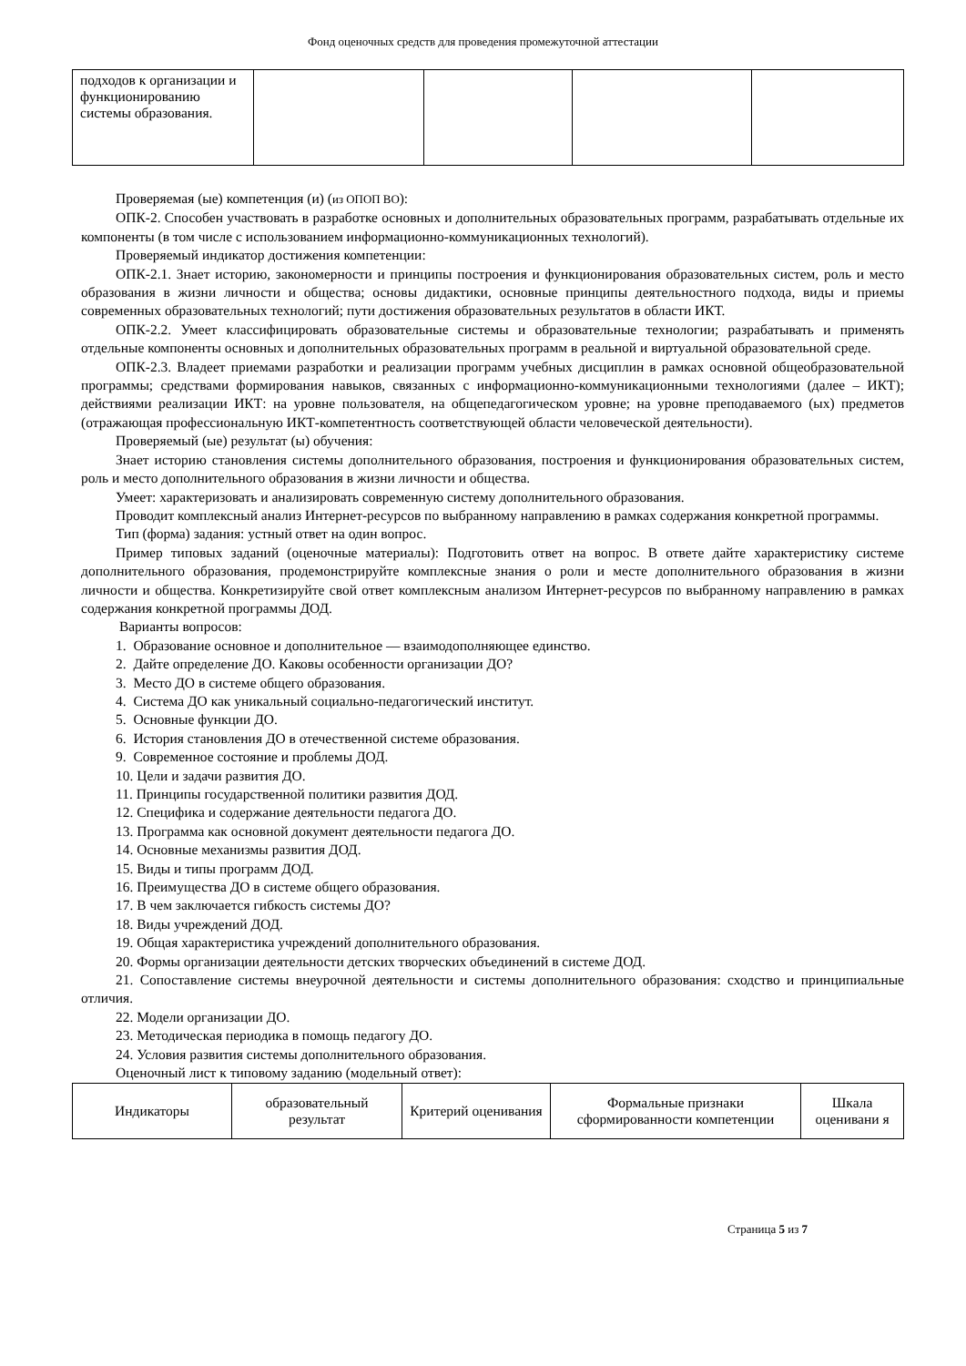Фонд оценочных средств для проведения промежуточной аттестации
| подходов к организации и функционированию системы образования. | | | | |
Проверяемая (ые) компетенция (и) (из ОПОП ВО):
ОПК-2. Способен участвовать в разработке основных и дополнительных образовательных программ, разрабатывать отдельные их компоненты (в том числе с использованием информационно-коммуникационных технологий).
Проверяемый индикатор достижения компетенции:
ОПК-2.1. Знает историю, закономерности и принципы построения и функционирования образовательных систем, роль и место образования в жизни личности и общества; основы дидактики, основные принципы деятельностного подхода, виды и приемы современных образовательных технологий; пути достижения образовательных результатов в области ИКТ.
ОПК-2.2. Умеет классифицировать образовательные системы и образовательные технологии; разрабатывать и применять отдельные компоненты основных и дополнительных образовательных программ в реальной и виртуальной образовательной среде.
ОПК-2.3. Владеет приемами разработки и реализации программ учебных дисциплин в рамках основной общеобразовательной программы; средствами формирования навыков, связанных с информационно-коммуникационными технологиями (далее – ИКТ); действиями реализации ИКТ: на уровне пользователя, на общепедагогическом уровне; на уровне преподаваемого (ых) предметов (отражающая профессиональную ИКТ-компетентность соответствующей области человеческой деятельности).
Проверяемый (ые) результат (ы) обучения:
Знает историю становления системы дополнительного образования, построения и функционирования образовательных систем, роль и место дополнительного образования в жизни личности и общества.
Умеет: характеризовать и анализировать современную систему дополнительного образования.
Проводит комплексный анализ Интернет-ресурсов по выбранному направлению в рамках содержания конкретной программы.
Тип (форма) задания: устный ответ на один вопрос.
Пример типовых заданий (оценочные материалы): Подготовить ответ на вопрос. В ответе дайте характеристику системе дополнительного образования, продемонстрируйте комплексные знания о роли и месте дополнительного образования в жизни личности и общества. Конкретизируйте свой ответ комплексным анализом Интернет-ресурсов по выбранному направлению в рамках содержания конкретной программы ДОД.
Варианты вопросов:
1. Образование основное и дополнительное — взаимодополняющее единство.
2. Дайте определение ДО. Каковы особенности организации ДО?
3. Место ДО в системе общего образования.
4. Система ДО как уникальный социально-педагогический институт.
5. Основные функции ДО.
6. История становления ДО в отечественной системе образования.
9. Современное состояние и проблемы ДОД.
10. Цели и задачи развития ДО.
11. Принципы государственной политики развития ДОД.
12. Специфика и содержание деятельности педагога ДО.
13. Программа как основной документ деятельности педагога ДО.
14. Основные механизмы развития ДОД.
15. Виды и типы программ ДОД.
16. Преимущества ДО в системе общего образования.
17. В чем заключается гибкость системы ДО?
18. Виды учреждений ДОД.
19. Общая характеристика учреждений дополнительного образования.
20. Формы организации деятельности детских творческих объединений в системе ДОД.
21. Сопоставление системы внеурочной деятельности и системы дополнительного образования: сходство и принципиальные отличия.
22. Модели организации ДО.
23. Методическая периодика в помощь педагогу ДО.
24. Условия развития системы дополнительного образования.
Оценочный лист к типовому заданию (модельный ответ):
| Индикаторы | образовательный результат | Критерий оценивания | Формальные признаки сформированности компетенции | Шкала оценивани я |
| --- | --- | --- | --- | --- |
Страница 5 из 7